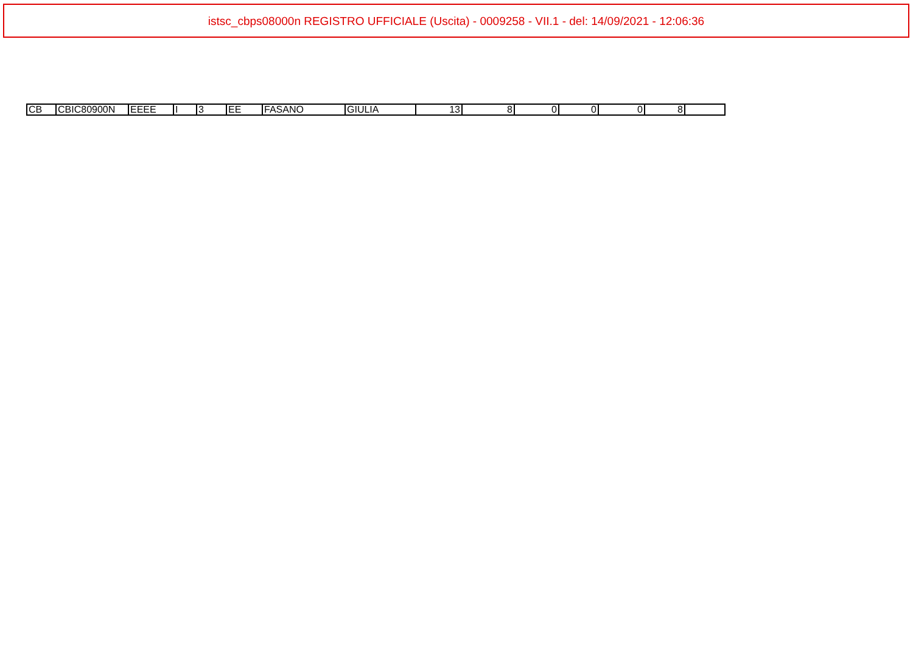istsc_cbps08000n REGISTRO UFFICIALE (Uscita) - 0009258 - VII.1 - del: 14/09/2021 - 12:06:36
| CB | CBIC80900N | EEEE | I | 3 | EE | FASANO | GIULIA | 13 | 8 | 0 | 0 | 0 | 8 | |